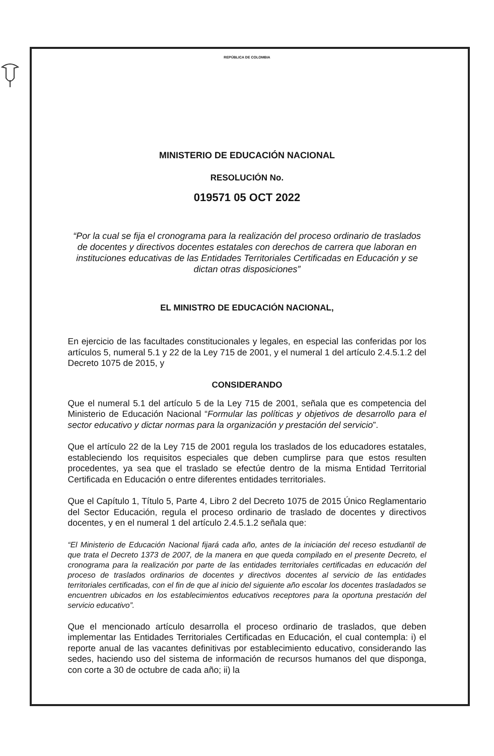REPÚBLICA DE COLOMBIA
MINISTERIO DE EDUCACIÓN NACIONAL
RESOLUCIÓN No.
019571 05 OCT 2022
“Por la cual se fija el cronograma para la realización del proceso ordinario de traslados de docentes y directivos docentes estatales con derechos de carrera que laboran en instituciones educativas de las Entidades Territoriales Certificadas en Educación y se dictan otras disposiciones”
EL MINISTRO DE EDUCACIÓN NACIONAL,
En ejercicio de las facultades constitucionales y legales, en especial las conferidas por los artículos 5, numeral 5.1 y 22 de la Ley 715 de 2001, y el numeral 1 del artículo 2.4.5.1.2 del Decreto 1075 de 2015, y
CONSIDERANDO
Que el numeral 5.1 del artículo 5 de la Ley 715 de 2001, señala que es competencia del Ministerio de Educación Nacional “Formular las políticas y objetivos de desarrollo para el sector educativo y dictar normas para la organización y prestación del servicio”.
Que el artículo 22 de la Ley 715 de 2001 regula los traslados de los educadores estatales, estableciendo los requisitos especiales que deben cumplirse para que estos resulten procedentes, ya sea que el traslado se efectúe dentro de la misma Entidad Territorial Certificada en Educación o entre diferentes entidades territoriales.
Que el Capítulo 1, Título 5, Parte 4, Libro 2 del Decreto 1075 de 2015 Único Reglamentario del Sector Educación, regula el proceso ordinario de traslado de docentes y directivos docentes, y en el numeral 1 del artículo 2.4.5.1.2 señala que:
“El Ministerio de Educación Nacional fijará cada año, antes de la iniciación del receso estudiantil de que trata el Decreto 1373 de 2007, de la manera en que queda compilado en el presente Decreto, el cronograma para la realización por parte de las entidades territoriales certificadas en educación del proceso de traslados ordinarios de docentes y directivos docentes al servicio de las entidades territoriales certificadas, con el fin de que al inicio del siguiente año escolar los docentes trasladados se encuentren ubicados en los establecimientos educativos receptores para la oportuna prestación del servicio educativo”.
Que el mencionado artículo desarrolla el proceso ordinario de traslados, que deben implementar las Entidades Territoriales Certificadas en Educación, el cual contempla: i) el reporte anual de las vacantes definitivas por establecimiento educativo, considerando las sedes, haciendo uso del sistema de información de recursos humanos del que disponga, con corte a 30 de octubre de cada año; ii) la